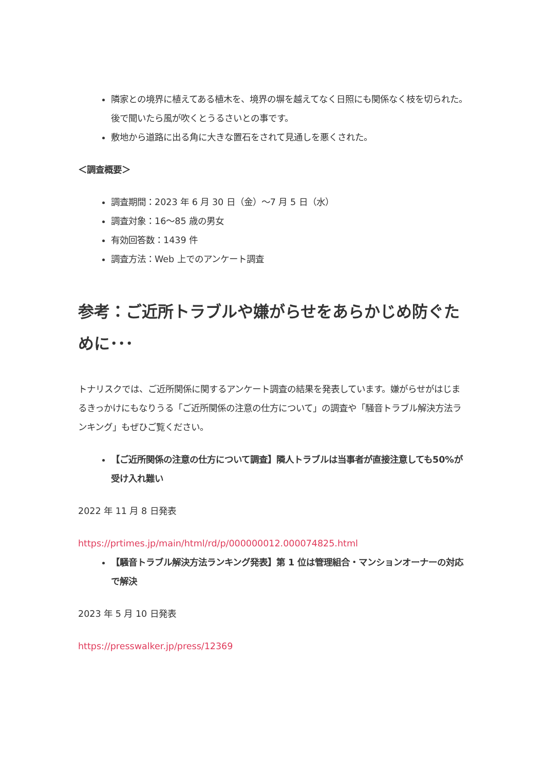隣家との境界に植えてある植木を、境界の塀を越えてなく日照にも関係なく枝を切られた。後で聞いたら風が吹くとうるさいとの事です。
敷地から道路に出る角に大きな置石をされて見通しを悪くされた。
＜調査概要＞
調査期間：2023 年 6 月 30 日（金）～7 月 5 日（水）
調査対象：16～85 歳の男女
有効回答数：1439 件
調査方法：Web 上でのアンケート調査
参考：ご近所トラブルや嫌がらせをあらかじめ防ぐために･･･
トナリスクでは、ご近所関係に関するアンケート調査の結果を発表しています。嫌がらせがはじまるきっかけにもなりうる「ご近所関係の注意の仕方について」の調査や「騒音トラブル解決方法ランキング」もぜひご覧ください。
【ご近所関係の注意の仕方について調査】隣人トラブルは当事者が直接注意しても50%が受け入れ難い
2022 年 11 月 8 日発表
https://prtimes.jp/main/html/rd/p/000000012.000074825.html
【騒音トラブル解決方法ランキング発表】第 1 位は管理組合・マンションオーナーの対応で解決
2023 年 5 月 10 日発表
https://presswalker.jp/press/12369